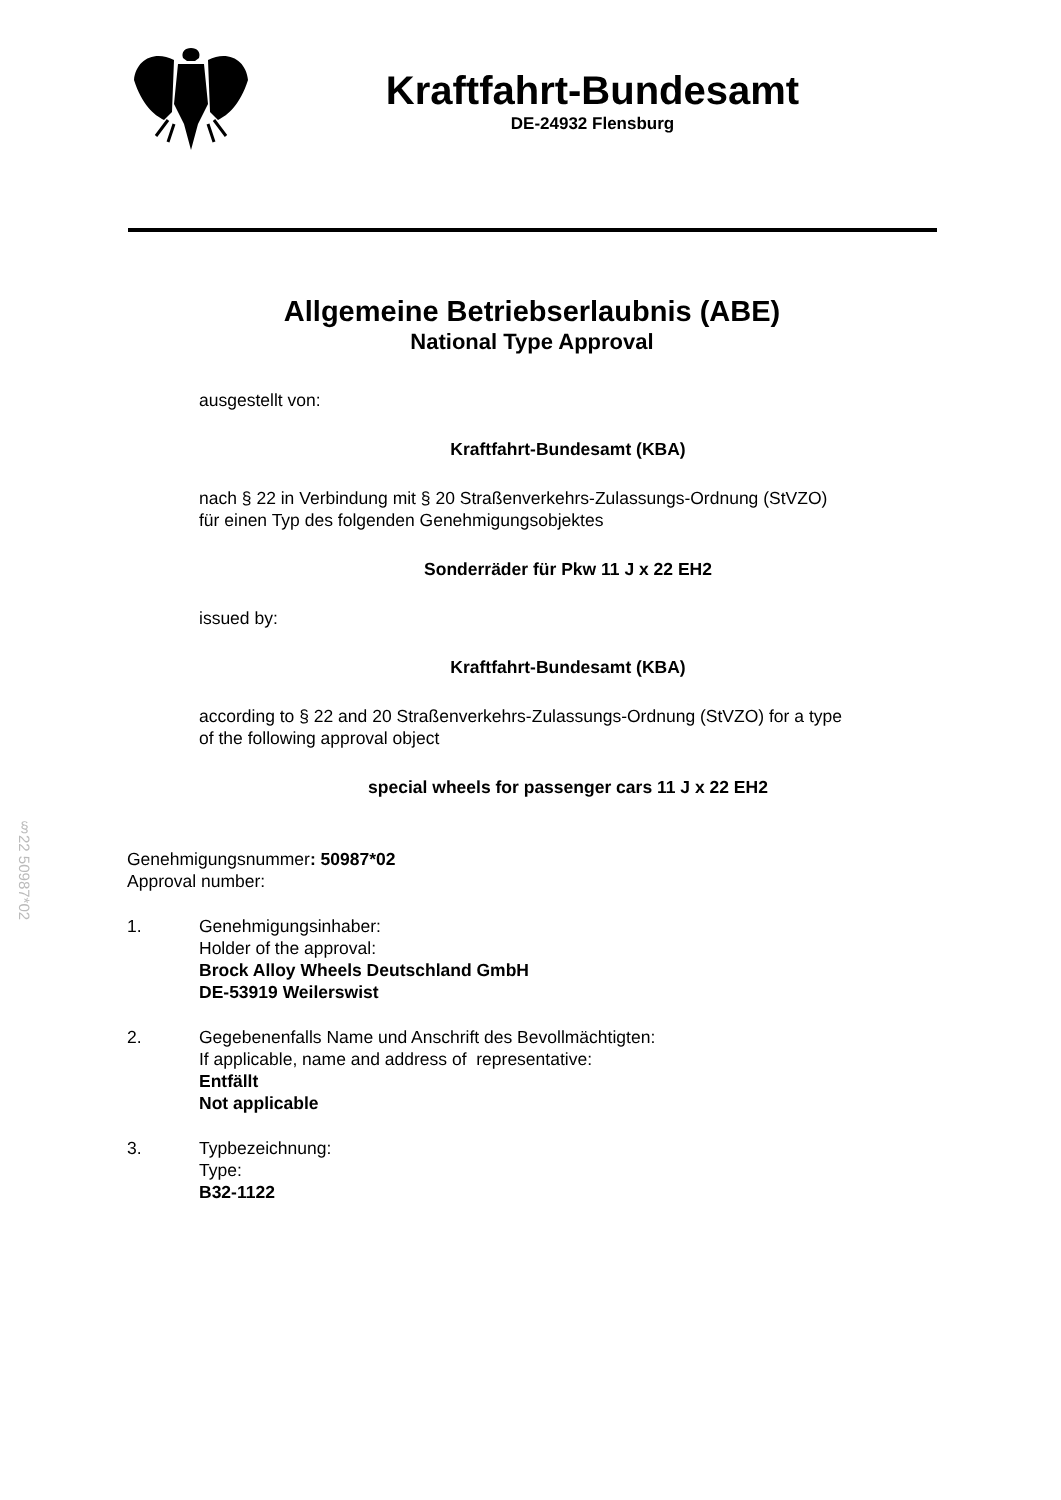Kraftfahrt-Bundesamt
DE-24932 Flensburg
Allgemeine Betriebserlaubnis (ABE)
National Type Approval
ausgestellt von:
Kraftfahrt-Bundesamt (KBA)
nach § 22 in Verbindung mit § 20 Straßenverkehrs-Zulassungs-Ordnung (StVZO)
für einen Typ des folgenden Genehmigungsobjektes
Sonderräder für Pkw 11 J x 22 EH2
issued by:
Kraftfahrt-Bundesamt (KBA)
according to § 22 and 20 Straßenverkehrs-Zulassungs-Ordnung (StVZO) for a type
of the following approval object
special wheels for passenger cars 11 J x 22 EH2
§22 50987*02
Genehmigungsnummer: 50987*02
Approval number:
1. Genehmigungsinhaber:
Holder of the approval:
Brock Alloy Wheels Deutschland GmbH
DE-53919 Weilerswist
2. Gegebenenfalls Name und Anschrift des Bevollmächtigten:
If applicable, name and address of representative:
Entfällt
Not applicable
3. Typbezeichnung:
Type:
B32-1122